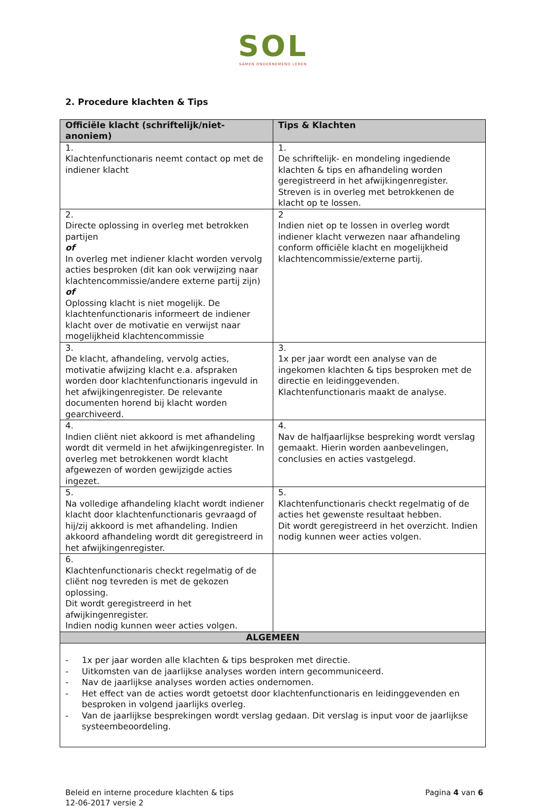SOL
SAMEN ONDERNEMEND LEREN
2. Procedure klachten & Tips
| Officiële klacht (schriftelijk/niet-anoniem) | Tips & Klachten |
| --- | --- |
| 1. Klachtenfunctionaris neemt contact op met de indiener klacht | 1. De schriftelijk- en mondeling ingediende klachten & tips en afhandeling worden geregistreerd in het afwijkingenregister. Streven is in overleg met betrokkenen de klacht op te lossen. |
| 2. Directe oplossing in overleg met betrokken partijen of In overleg met indiener klacht worden vervolg acties besproken (dit kan ook verwijzing naar klachtencommissie/andere externe partij zijn) of Oplossing klacht is niet mogelijk. De klachtenfunctionaris informeert de indiener klacht over de motivatie en verwijst naar mogelijkheid klachtencommissie | 2 Indien niet op te lossen in overleg wordt indiener klacht verwezen naar afhandeling conform officiële klacht en mogelijkheid klachtencommissie/externe partij. |
| 3. De klacht, afhandeling, vervolg acties, motivatie afwijzing klacht e.a. afspraken worden door klachtenfunctionaris ingevuld in het afwijkingenregister. De relevante documenten horend bij klacht worden gearchiveerd. | 3. 1x per jaar wordt een analyse van de ingekomen klachten & tips besproken met de directie en leidinggevenden. Klachtenfunctionaris maakt de analyse. |
| 4. Indien cliënt niet akkoord is met afhandeling wordt dit vermeld in het afwijkingenregister. In overleg met betrokkenen wordt klacht afgewezen of worden gewijzigde acties ingezet. | 4. Nav de halfjaarlijkse bespreking wordt verslag gemaakt. Hierin worden aanbevelingen, conclusies en acties vastgelegd. |
| 5. Na volledige afhandeling klacht wordt indiener klacht door klachtenfunctionaris gevraagd of hij/zij akkoord is met afhandeling. Indien akkoord afhandeling wordt dit geregistreerd in het afwijkingenregister. | 5. Klachtenfunctionaris checkt regelmatig of de acties het gewenste resultaat hebben. Dit wordt geregistreerd in het overzicht. Indien nodig kunnen weer acties volgen. |
| 6. Klachtenfunctionaris checkt regelmatig of de cliënt nog tevreden is met de gekozen oplossing. Dit wordt geregistreerd in het afwijkingenregister. Indien nodig kunnen weer acties volgen. | |
| ALGEMEEN | |
| - 1x per jaar worden alle klachten & tips besproken met directie. - Uitkomsten van de jaarlijkse analyses worden intern gecommuniceerd. - Nav de jaarlijkse analyses worden acties ondernomen. - Het effect van de acties wordt getoetst door klachtenfunctionaris en leidinggevenden en besproken in volgend jaarlijks overleg. - Van de jaarlijkse besprekingen wordt verslag gedaan. Dit verslag is input voor de jaarlijkse systeembeoordeling. | |
Beleid en interne procedure klachten & tips
12-06-2017 versie 2
Pagina 4 van 6